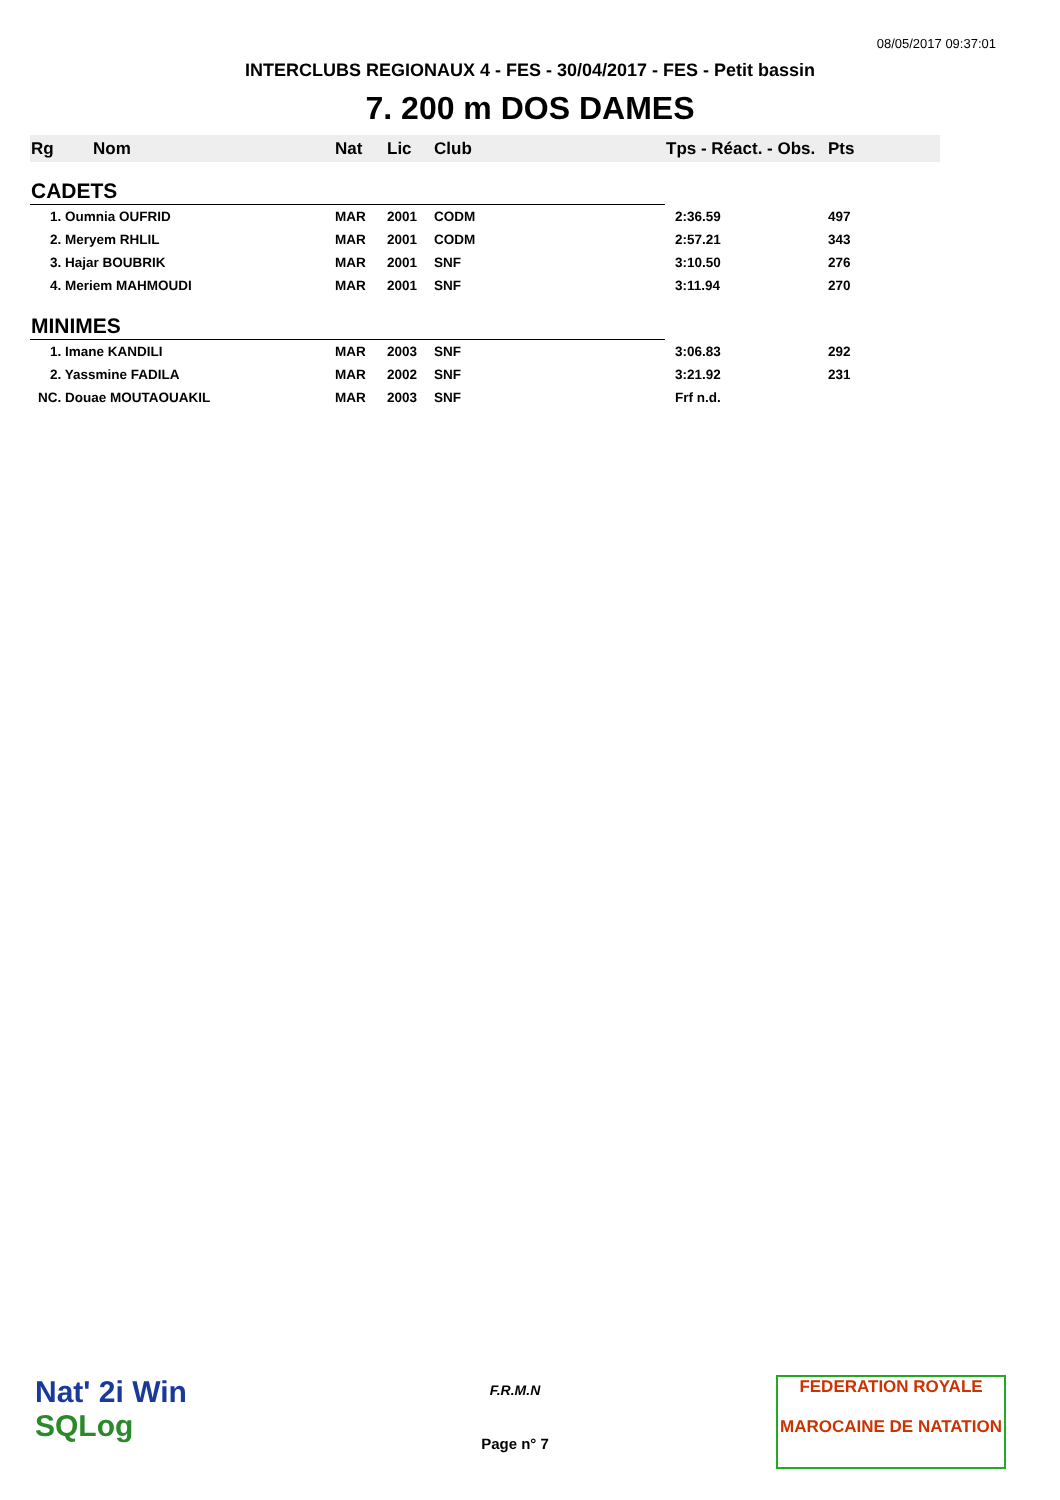08/05/2017 09:37:01
INTERCLUBS REGIONAUX 4 - FES - 30/04/2017 - FES - Petit bassin
7. 200 m DOS DAMES
| Rg | Nom | Nat | Lic | Club | Tps - Réact. - Obs. | Pts |
| --- | --- | --- | --- | --- | --- | --- |
| CADETS | | | | | | |
| 1. Oumnia OUFRID | | MAR | 2001 | CODM | 2:36.59 | 497 |
| 2. Meryem RHLIL | | MAR | 2001 | CODM | 2:57.21 | 343 |
| 3. Hajar BOUBRIK | | MAR | 2001 | SNF | 3:10.50 | 276 |
| 4. Meriem MAHMOUDI | | MAR | 2001 | SNF | 3:11.94 | 270 |
| MINIMES | | | | | | |
| 1. Imane KANDILI | | MAR | 2003 | SNF | 3:06.83 | 292 |
| 2. Yassmine FADILA | | MAR | 2002 | SNF | 3:21.92 | 231 |
| NC. Douae MOUTAOUAKIL | | MAR | 2003 | SNF | Frf n.d. | |
Nat' 2i Win
SQLog
F.R.M.N
Page n° 7
FEDERATION ROYALE
MAROCAINE DE NATATION